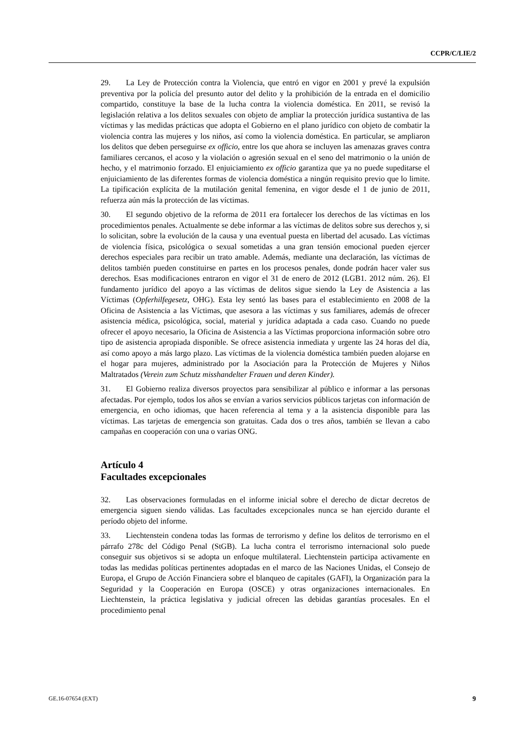CCPR/C/LIE/2
29. La Ley de Protección contra la Violencia, que entró en vigor en 2001 y prevé la expulsión preventiva por la policía del presunto autor del delito y la prohibición de la entrada en el domicilio compartido, constituye la base de la lucha contra la violencia doméstica. En 2011, se revisó la legislación relativa a los delitos sexuales con objeto de ampliar la protección jurídica sustantiva de las víctimas y las medidas prácticas que adopta el Gobierno en el plano jurídico con objeto de combatir la violencia contra las mujeres y los niños, así como la violencia doméstica. En particular, se ampliaron los delitos que deben perseguirse ex officio, entre los que ahora se incluyen las amenazas graves contra familiares cercanos, el acoso y la violación o agresión sexual en el seno del matrimonio o la unión de hecho, y el matrimonio forzado. El enjuiciamiento ex officio garantiza que ya no puede supeditarse el enjuiciamiento de las diferentes formas de violencia doméstica a ningún requisito previo que lo limite. La tipificación explícita de la mutilación genital femenina, en vigor desde el 1 de junio de 2011, refuerza aún más la protección de las víctimas.
30. El segundo objetivo de la reforma de 2011 era fortalecer los derechos de las víctimas en los procedimientos penales. Actualmente se debe informar a las víctimas de delitos sobre sus derechos y, si lo solicitan, sobre la evolución de la causa y una eventual puesta en libertad del acusado. Las víctimas de violencia física, psicológica o sexual sometidas a una gran tensión emocional pueden ejercer derechos especiales para recibir un trato amable. Además, mediante una declaración, las víctimas de delitos también pueden constituirse en partes en los procesos penales, donde podrán hacer valer sus derechos. Esas modificaciones entraron en vigor el 31 de enero de 2012 (LGB1. 2012 núm. 26). El fundamento jurídico del apoyo a las víctimas de delitos sigue siendo la Ley de Asistencia a las Víctimas (Opferhilfegesetz, OHG). Esta ley sentó las bases para el establecimiento en 2008 de la Oficina de Asistencia a las Víctimas, que asesora a las víctimas y sus familiares, además de ofrecer asistencia médica, psicológica, social, material y jurídica adaptada a cada caso. Cuando no puede ofrecer el apoyo necesario, la Oficina de Asistencia a las Víctimas proporciona información sobre otro tipo de asistencia apropiada disponible. Se ofrece asistencia inmediata y urgente las 24 horas del día, así como apoyo a más largo plazo. Las víctimas de la violencia doméstica también pueden alojarse en el hogar para mujeres, administrado por la Asociación para la Protección de Mujeres y Niños Maltratados (Verein zum Schutz misshandelter Frauen und deren Kinder).
31. El Gobierno realiza diversos proyectos para sensibilizar al público e informar a las personas afectadas. Por ejemplo, todos los años se envían a varios servicios públicos tarjetas con información de emergencia, en ocho idiomas, que hacen referencia al tema y a la asistencia disponible para las víctimas. Las tarjetas de emergencia son gratuitas. Cada dos o tres años, también se llevan a cabo campañas en cooperación con una o varias ONG.
Artículo 4
Facultades excepcionales
32. Las observaciones formuladas en el informe inicial sobre el derecho de dictar decretos de emergencia siguen siendo válidas. Las facultades excepcionales nunca se han ejercido durante el período objeto del informe.
33. Liechtenstein condena todas las formas de terrorismo y define los delitos de terrorismo en el párrafo 278c del Código Penal (StGB). La lucha contra el terrorismo internacional solo puede conseguir sus objetivos si se adopta un enfoque multilateral. Liechtenstein participa activamente en todas las medidas políticas pertinentes adoptadas en el marco de las Naciones Unidas, el Consejo de Europa, el Grupo de Acción Financiera sobre el blanqueo de capitales (GAFI), la Organización para la Seguridad y la Cooperación en Europa (OSCE) y otras organizaciones internacionales. En Liechtenstein, la práctica legislativa y judicial ofrecen las debidas garantías procesales. En el procedimiento penal
GE.16-07654 (EXT) 9